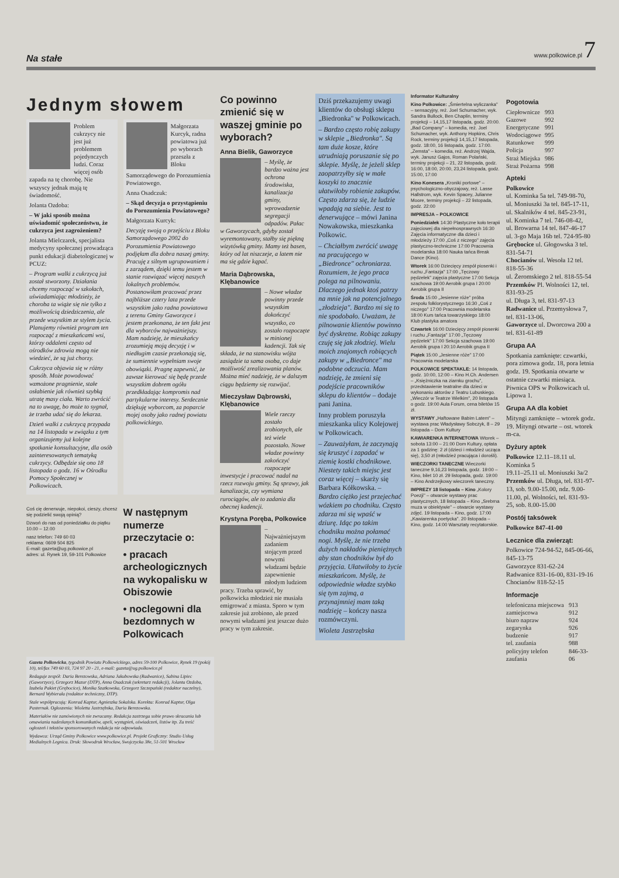Na stałe www.polkowice.pl 7
Jednym słowem
Problem cukrzycy nie jest już problemem pojedynczych ludzi. Coraz więcej osób zapada na tę chorobę. Nie wszyscy jednak mają tę świadomość.
Jolanta Ozdoba:
– W jaki sposób można uświadomić społeczeństwu, że cukrzyca jest zagrożeniem?
Jolanta Mielczarek, specjalista medycyny społecznej prowadząca punkt edukacji diabetologicznej w PCUZ:
– Program walki z cukrzycą już został stworzony. Działania chcemy rozpocząć w szkołach, uświadamiając młodzieży, że choroba ta wiąże się nie tylko z możliwością dziedziczenia, ale przede wszystkim ze stylem życia. Planujemy również program ten rozpocząć z mieszkańcami wsi, którzy oddaleni często od ośrodków zdrowia mogą nie wiedzieć, że są już chorzy.
Cukrzyca objawia się w różny sposób. Może powodować wzmożone pragnienie, stałe osłabienie jak również szybką utratę masy ciała. Warto zwrócić na to uwagę, bo może to sygnał, że trzeba udać się do lekarza.
Dzień walki z cukrzycą przypada na 14 listopada w związku z tym organizujemy już kolejne spotkanie konsultacyjne, dla osób zainteresowanych tematyką cukrzycy. Odbędzie się ono 18 listopada o godz. 16 w Ośrodku Pomocy Społecznej w Polkowicach.
Małgorzata Kurcyk, radna powiatowa już po wyborach przeszła z Bloku Samorządowego do Porozumienia Powiatowego.
Anna Osadczuk:
– Skąd decyzja o przystąpieniu do Porozumienia Powiatowego?
Małgorzata Kurcyk:
Decyzję swoją o przejściu z Bloku Samorządowego 2002 do Porozumienia Powiatowego podjęłam dla dobra naszej gminy. Pracuję z silnym ugrupowaniem i z zarządem, dzięki temu jestem w stanie rozwiązać więcej naszych lokalnych problemów. Postanowiłam pracować przez najbliższe cztery lata przede wszystkim jako radna powiatowa z terenu Gminy Gaworzyce i jestem przekonana, że ten fakt jest dla wyborców najważniejszy. Mam nadzieję, że mieszkańcy zrozumieją moją decyzję i w niedługim czasie przekonają się, że sumiennie wypełniam swoje obowiązki. Pragnę zapewnić, że zawsze kierować się będę przede wszystkim dobrem ogółu przedkładając kompromis nad partykularne interesy. Serdecznie dziękuję wyborcom, za poparcie mojej osoby jako radnej powiatu polkowickiego.
Coś cię denerwuje, niepokoi, cieszy, chcesz się podzielić swoją opinią?
Dzwoń do nas od poniedziałku do piątku 10.00 – 12.00
nasz telefon: 749 60 03
reklama: 0609 504 825
E-mail: gazeta@ug.polkowice.pl
adres: ul. Rynek 19, 59-101 Polkowice
W następnym numerze przeczytacie o:
• pracach archeologicznych na wykopalisku w Obiszowie
• noclegowni dla bezdomnych w Polkowicach
Gazeta Polkowicka, tygodnik Powiatu Polkowickiego, adres 59-100 Polkowice, Rynek 19 (pokój 10), tel/fax 749 60 03, 724 97 20 - 21, e-mail: gazeta@ug.polkowice.pl
Redaguje zespół: Daria Berezowska, Adriana Jakubowska (Radwanice), Sabina Lipiec (Gaworzyce), Grzegorz Mazur (DTP), Anna Osadczuk (sekretarz redakcji), Jolanta Ozdoba, Izabela Pakiet (Grębocice), Monika Szatkowska, Grzegorz Szczepański (redaktor naczelny), Bernard Wybierała (redaktor techniczny, DTP).
Stale współpracują: Konrad Kaptur, Agnieszka Sokalska. Korekta: Konrad Kaptur, Olga Pasternak. Ogłoszenia: Wioletta Jastrzębska, Daria Berezowska.
Materiałów nie zamówionych nie zwracamy. Redakcja zastrzega sobie prawo skracania lub omawiania nadesłanych komunikatów, apeli, wystąpień, oświadczeń, listów itp. Za treść ogłoszeń i tekstów sponsorowanych redakcja nie odpowiada.
Wydawca: Urząd Gminy Polkowice www.polkowice.pl. Projekt Graficzny: Studio Usług Medialnych Legnica. Druk: Słowodruk Wrocław, Swojczycka 38e, 51-501 Wrocław
Co powinno zmienić się w waszej gminie po wyborach?
Anna Bielik, Gaworzyce
– Myślę, że bardzo ważna jest ochrona środowiska, kanalizacja gminy, wprowadzenie segregacji odpadów. Pałac w Gaworzycach, gdyby został wyremontowany, stałby się piękną wizytówką gminy. Mamy też basen, który od lat niszczeje, a latem nie ma się gdzie kąpać.
Maria Dąbrowska, Klębanowice
– Nowe władze powinny przede wszystkim dokończyć wszystko, co zostało rozpoczęte w minionej kadencji. Tak się składa, że na stanowisku wójta zasiądzie ta sama osoba, co daje możliwość zrealizowania planów. Można mieć nadzieję, że w dalszym ciągu będziemy się rozwijać.
Mieczysław Dąbrowski, Klębanowice
Wiele rzeczy zostało zrobionych, ale też wiele pozostało. Nowe władze powinny zakończyć rozpoczęte inwestycje i pracować nadal na rzecz rozwoju gminy. Są sprawy, jak kanalizacja, czy wymiana rurociągów, ale to zadania dla obecnej kadencji.
Krystyna Poręba, Polkowice
– Najważniejszym zadaniem stojącym przed nowymi władzami będzie zapewnienie młodym ludziom pracy. Trzeba sprawić, by polkowicka młodzież nie musiała emigrować z miasta. Sporo w tym zakresie już zrobiono, ale przed nowymi władzami jest jeszcze dużo pracy w tym zakresie.
Dziś przekazujemy uwagi klientów do obsługi sklepu „Biedronka" w Polkowicach.
– Bardzo często robię zakupy w sklepie „Biedronka". Są tam duże kosze, które utrudniają poruszanie się po sklepie. Myślę, że jeżeli sklep zaopatrzyłby się w małe koszyki to znacznie ułatwiłoby robienie zakupów. Często zdarza się, że ludzie wpadają na siebie. Jest to denerwujące – mówi Janina Nowakowska, mieszkanka Polkowic.
– Chciałbym zwrócić uwagę na pracującego w „Biedronce" ochroniarza. Rozumiem, że jego praca polega na pilnowaniu. Dlaczego jednak ktoś patrzy na mnie jak na potencjalnego „złodzieja". Bardzo mi się to nie spodobało. Uważam, że pilnowanie klientów powinno być dyskretne. Robiąc zakupy czuję się jak złodziej. Wielu moich znajomych robiących zakupy w „Biedronce" ma podobne odczucia. Mam nadzieję, że zmieni się podejście pracowników sklepu do klientów – dodaje pani Janina.
Inny problem poruszyła mieszkanka ulicy Kolejowej w Polkowicach.
– Zauważyłam, że zaczynają się kruszyć i zapadać w ziemię kostki chodnikowe. Niestety takich miejsc jest coraz więcej – skarży się Barbara Kółkowska. – Bardzo ciężko jest przejechać wózkiem po chodniku. Często zdarza mi się wpaść w dziurę. Idąc po takim chodniku można połamać nogi. Myślę, że nie trzeba dużych nakładów pieniężnych aby stan chodników był do przyjęcia. Ułatwiłoby to życie mieszkańcom. Myślę, że odpowiednie władze szybko się tym zajmą, a przynajmniej mam taką nadzieję – kończy nasza rozmówczyni.
Wioleta Jastrzębska
Informator Kulturalny
Kino Polkowice: „Śmiertelna wyliczanka" – sensacyjny, reż. Joel Schumacher, wyk. Sandra Bullock, Ben Chaplin, terminy projekcji – 14,15,17 listopada, godz. 20:00. „Bad Company" – komedia, reż. Joel Schumacher, wyk. Anthony Hopkins, Chris Rock, terminy projekcji 14,15,17 listopada, godz. 18:00, 16 listopada, godz. 17:00. „Zemsta" – komedia, reż. Andrzej Wajda, wyk. Janusz Gajos, Roman Polański, terminy projekcji – 21, 22 listopada, godz. 16:00, 18:00, 20:00, 23,24 listopada, godz. 15:00, 17:00
Kino Konesera „Kroniki portowe" – psychologiczno-obyczajowy, reż. Lasse Hallstrom, wyk. Kevin Spacey, Julianne Moore, terminy projekcji – 22 listopada, godz. 22:00
IMPRESJA – POLKOWICE
Poniedziałek 14:30 Plastyczne koło terapii zajęciowej dla niepełnosprawnych 16:30 Zajęcia informatyczne dla dzieci i młodzieży 17:00 „Coś z niczego" zajęcia plastyczno-techniczne 17:00 Pracownia modelarska 18:00 Nauka tańca Break Dance (Kino).
Wtorek 16:00 Dziecięcy zespół piosenki i ruchu „Fantazja" 17:00 „Tęczowy pędzelek" zajęcia plastyczne 17:00 Sekcja szachowa 19:00 Aerobik grupa I 20:00 Aerobik grupa II
Środa 15:00 „Jesienne róże" próba zespołu folklorystycznego 16:30 „Coś z niczego" 17:00 Pracownia modelarska 18:00 Kurs tańca towarzyskiego 18:00 Klub plastyka amatora
Czwartek 16:00 Dziecięcy zespół piosenki i ruchu „Fantazja" 17:00 „Tęczowy pędzelek" 17:00 Sekcja szachowa 19:00 Aerobik grupa I 20:10 Aerobik grupa II
Piątek 15:00 „Jesienne róże" 17:00 Pracownia modelarska
POLKOWICE SPEKTAKLE: 14 listopada, godz. 10:00, 12:00 – Kino H.Ch. Andersen – „Księżniczka na ziarnku grochu", przedstawienie teatralne dla dzieci w wykonaniu aktorów z Teatru Lubuskiego. „Wieczór w Teatrze Wielkim", 20 listopada o godz. 19:00 Aula Forum, cena biletów 15 zł.
WYSTAWY „Haftowane Babim Latem" – wystawa prac Władysławy Sobczyk, 8 – 29 listopada – Dom Kultury
KAWIARENKA INTERNETOWA Wtorek – sobota 13:00 – 21:00 Dom Kultury, opłata za 1 godzinę: 2 zł (dzieci i młodzież ucząca się), 3,50 zł (młodzież pracująca i dorośli).
WIECZORKI TANECZNE Wieczorki taneczne 9,16,23 listopada, godz. 19:00 – Kino, bilet 10 zł. 29 listopada, godz. 19:00 – Kino Andrzejkowy wieczorek taneczny.
IMPREZY 18 listopada – Kino „Kolory Poezji" – otwarcie wystawy prac plastycznych, 18 listopada – Kino „Srebrna muza w obiektywie" – otwarcie wystawy zdjęć. 19 listopada – Kino, godz. 17:00 „Kawiarenka poetycka". 20 listopada – Kino, godz. 14:00 Warsztaty recytatorskie.
Pogotowia
| Ciepłownicze | 993 |
| Gazowe | 992 |
| Energetyczne | 991 |
| Wodociągowe | 995 |
| Ratunkowe | 999 |
| Policja | 997 |
| Straż Miejska | 986 |
| Straż Pożarna | 998 |
Apteki
Polkowice
ul. Kominka 5a tel. 749-98-70,
ul. Moniuszki 3a tel. 845-17-11,
ul. Skalników 4 tel. 845-23-91,
ul. Kominka 7 tel. 746-08-42,
ul. Browarna 14 tel. 847-46-17
ul. 3-go Maja 16b tel. 724-95-80
Grębocice ul. Głogowska 3 tel. 831-54-71
Chocianów ul. Wesoła 12 tel. 818-55-36
ul. Żeromskiego 2 tel. 818-55-54
Przemków Pl. Wolności 12, tel. 831-93-25
ul. Długa 3, tel. 831-97-13
Radwanice ul. Przemysłowa 7, tel. 831-13-06,
Gaworzyce ul. Dworcowa 200 a tel. 831-61-89
Grupa AA
Spotkania zamknięte: czwartki, pora zimowa godz. 18, pora letnia godz. 19. Spotkania otwarte w ostatnie czwartki miesiąca. Piwnica OPS w Polkowicach ul. Lipowa 1.
Grupa AA dla kobiet
Mityngi zamknięte – wtorek godz. 19. Mityngi otwarte – ost. wtorek m-ca.
Dyżury aptek
Polkowice 12.11–18.11 ul. Kominka 5
19.11–25.11 ul. Moniuszki 3a/2
Przemków ul. Długa, tel. 831-97-13, sob. 9.00-15.00, ndz. 9.00-11.00, pl. Wolności, tel. 831-93-25, sob. 8.00-15.00
Postój taksówek
Polkowice 847-41-00
Lecznice dla zwierząt:
Polkowice 724-94-52, 845-06-66, 845-13-75
Gaworzyce 831-62-24
Radwanice 831-16-00, 831-19-16
Chocianów 818-52-15
Informacje
| telefoniczna miejscowa | 913 |
| zamiejscowa | 912 |
| biuro napraw | 924 |
| zegarynka | 926 |
| budzenie | 917 |
| tel. zaufania | 988 |
| policyjny telefon zaufania | 846-33-06 |